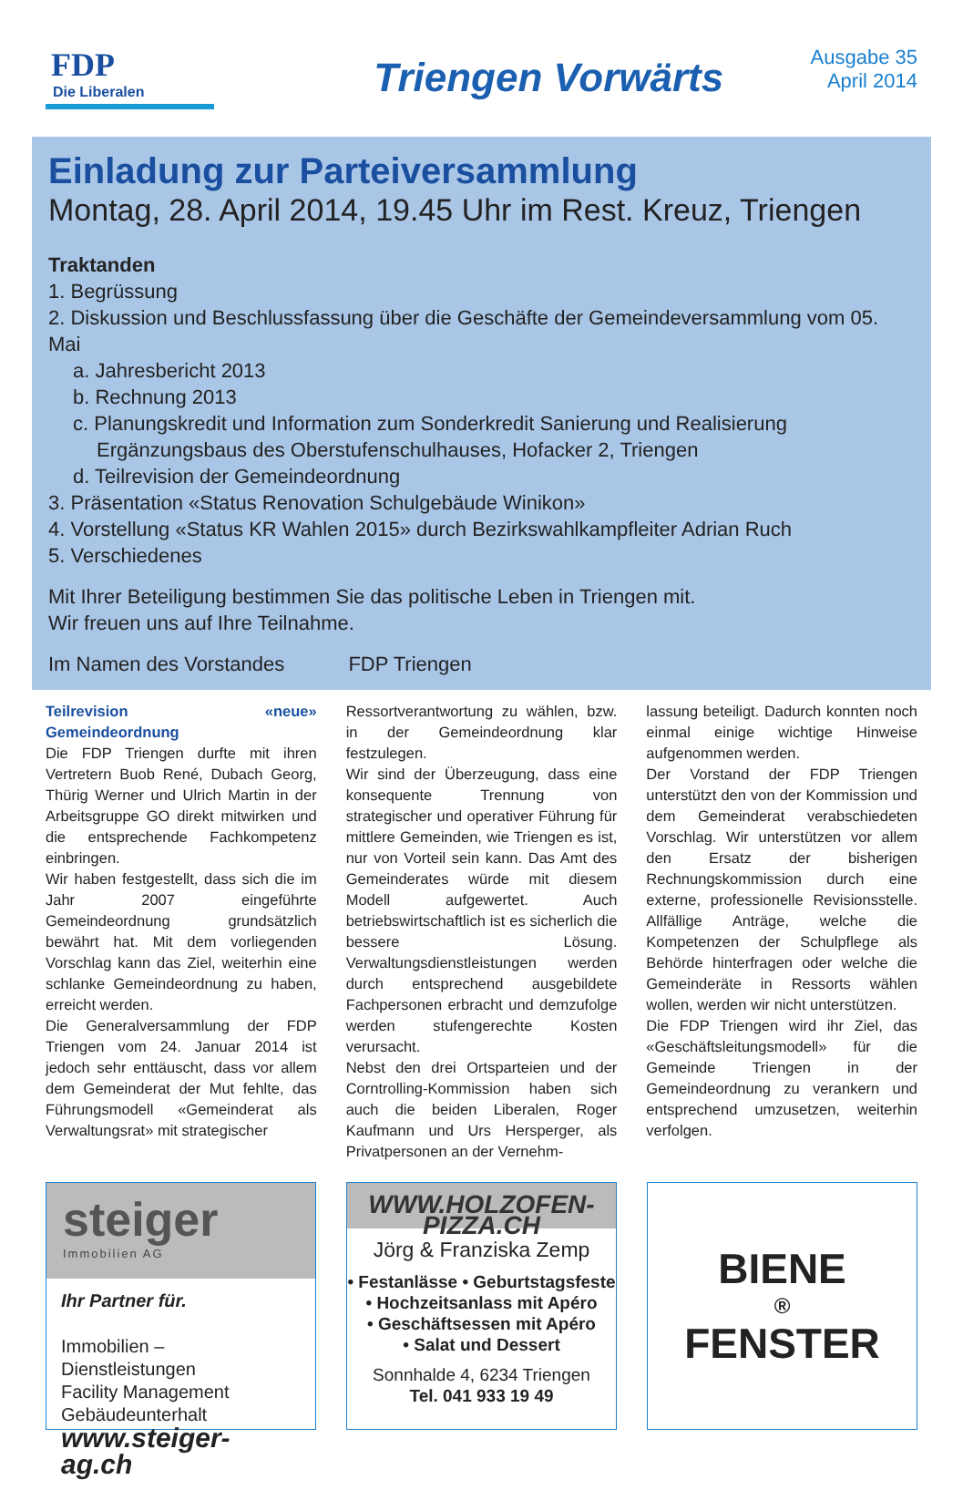FDP
Die Liberalen
Triengen Vorwärts
Ausgabe 35
April 2014
Einladung zur Parteiversammlung
Montag, 28. April 2014, 19.45 Uhr im Rest. Kreuz, Triengen
Traktanden
1. Begrüssung
2. Diskussion und Beschlussfassung über die Geschäfte der Gemeindeversammlung vom 05. Mai
a. Jahresbericht 2013
b. Rechnung 2013
c. Planungskredit und Information zum Sonderkredit Sanierung und Realisierung
Ergänzungsbaus des Oberstufenschulhauses, Hofacker 2, Triengen
d. Teilrevision der Gemeindeordnung
3. Präsentation «Status Renovation Schulgebäude Winikon»
4. Vorstellung «Status KR Wahlen 2015» durch Bezirkswahlkampfleiter Adrian Ruch
5. Verschiedenes
Mit Ihrer Beteiligung bestimmen Sie das politische Leben in Triengen mit.
Wir freuen uns auf Ihre Teilnahme.
Im Namen des Vorstandes FDP Triengen
Teilrevision «neue» Gemeindeordnung
Die FDP Triengen durfte mit ihren Vertretern Buob René, Dubach Georg, Thürig Werner und Ulrich Martin in der Arbeitsgruppe GO direkt mitwirken und die entsprechende Fachkompetenz einbringen.
Wir haben festgestellt, dass sich die im Jahr 2007 eingeführte Gemeindeordnung grundsätzlich bewährt hat. Mit dem vorliegenden Vorschlag kann das Ziel, weiterhin eine schlanke Gemeindeordnung zu haben, erreicht werden.
Die Generalversammlung der FDP Triengen vom 24. Januar 2014 ist jedoch sehr enttäuscht, dass vor allem dem Gemeinderat der Mut fehlte, das Führungsmodell «Gemeinderat als Verwaltungsrat» mit strategischer
Ressortverantwortung zu wählen, bzw. in der Gemeindeordnung klar festzulegen.
Wir sind der Überzeugung, dass eine konsequente Trennung von strategischer und operativer Führung für mittlere Gemeinden, wie Triengen es ist, nur von Vorteil sein kann. Das Amt des Gemeinderates würde mit diesem Modell aufgewertet. Auch betriebswirtschaftlich ist es sicherlich die bessere Lösung. Verwaltungsdienstleistungen werden durch entsprechend ausgebildete Fachpersonen erbracht und demzufolge werden stufengerechte Kosten verursacht.
Nebst den drei Ortsparteien und der Corntrolling-Kommission haben sich auch die beiden Liberalen, Roger Kaufmann und Urs Hersperger, als Privatpersonen an der Vernehm-
lassung beteiligt. Dadurch konnten noch einmal einige wichtige Hinweise aufgenommen werden.
Der Vorstand der FDP Triengen unterstützt den von der Kommission und dem Gemeinderat verabschiedeten Vorschlag. Wir unterstützen vor allem den Ersatz der bisherigen Rechnungskommission durch eine externe, professionelle Revisionsstelle. Allfällige Anträge, welche die Kompetenzen der Schulpflege als Behörde hinterfragen oder welche die Gemeinderäte in Ressorts wählen wollen, werden wir nicht unterstützen.
Die FDP Triengen wird ihr Ziel, das «Geschäftsleitungsmodell» für die Gemeinde Triengen in der Gemeindeordnung zu verankern und entsprechend umzusetzen, weiterhin verfolgen.
steiger
Immobilien AG
Ihr Partner für.
Immobilien – Dienstleistungen
Facility Management
Gebäudeunterhalt
www.steiger-ag.ch
WWW.HOLZOFEN-PIZZA.CH
Jörg & Franziska Zemp
• Festanlässe • Geburtstagsfeste
• Hochzeitsanlass mit Apéro
• Geschäftsessen mit Apéro
• Salat und Dessert
Sonnhalde 4, 6234 Triengen
Tel. 041 933 19 49
BIENE
®
FENSTER